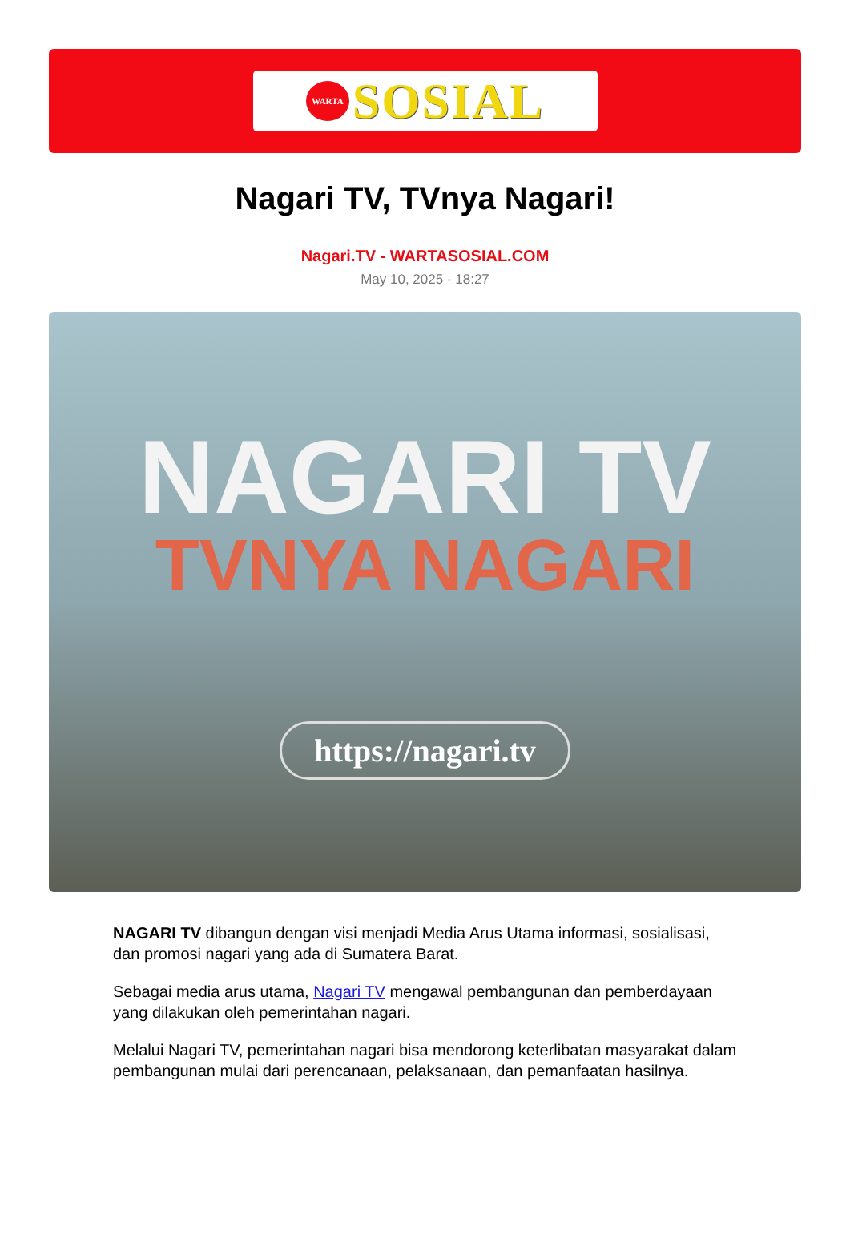WARTA
SOSIAL
Nagari TV, TVnya Nagari!
Nagari.TV - WARTASOSIAL.COM
May 10, 2025 - 18:27
NAGARI TV
TVNYA NAGARI
https://nagari.tv
NAGARI TV dibangun dengan visi menjadi Media Arus Utama informasi, sosialisasi, dan promosi nagari yang ada di Sumatera Barat.
Sebagai media arus utama, Nagari TV mengawal pembangunan dan pemberdayaan yang dilakukan oleh pemerintahan nagari.
Melalui Nagari TV, pemerintahan nagari bisa mendorong keterlibatan masyarakat dalam pembangunan mulai dari perencanaan, pelaksanaan, dan pemanfaatan hasilnya.